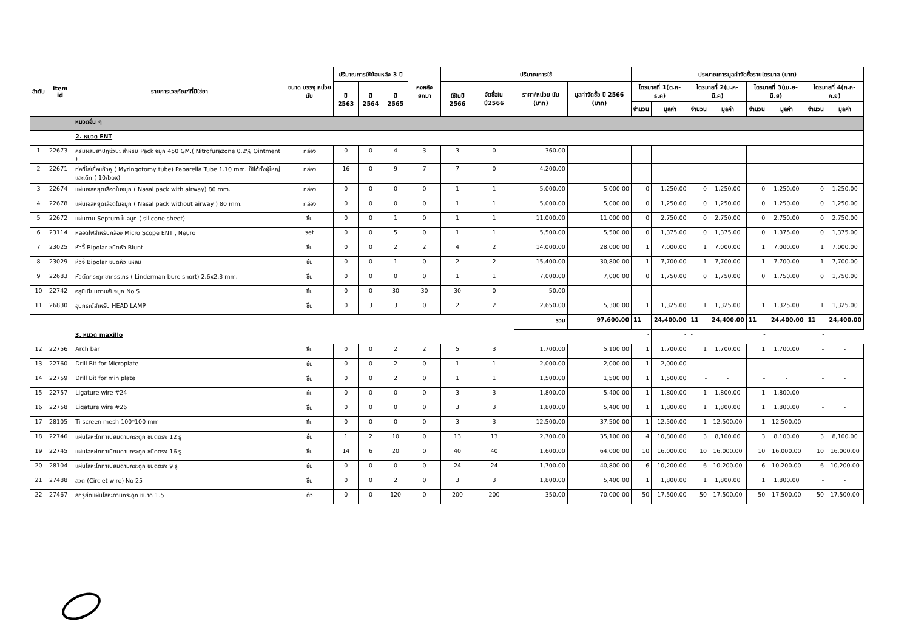| ลำดับ | Item id | รายการเวชภัณฑ์ที่มิใช่ยา | ขนาด บรรจุ หน่วยนับ | ปริมาณการใช้ย้อนหลัง 3 ปี | | | คงคลัง ยกมา | ปริมาณการใช้ | | | | ประมาณการมูลค่าจัดซื้อรายไตรมาส (บาท) | | | | | | | |
| --- | --- | --- | --- | --- | --- | --- | --- | --- | --- | --- | --- | --- | --- | --- | --- | --- | --- | --- | --- |
| | | | | ปี 2563 | ปี 2564 | ปี 2565 | | ใช้ในปี 2566 | จัดซื้อใน ปี2566 | ราคา/หน่วย นับ (บาท) | มูลค่าจัดซื้อ ปี 2566 (บาท) | ไตรมาสที่ 1(ต.ค-ธ.ค) | | ไตรมาสที่ 2(ม.ค-มี.ค) | | ไตรมาสที่ 3(เม.ย-มิ.ย) | | ไตรมาสที่ 4(ก.ค-ก.ย) | |
| | | | | | | | | | | | | จำนวน | มูลค่า | จำนวน | มูลค่า | จำนวน | มูลค่า | จำนวน | มูลค่า |
| | | หมวดอื่น ๆ | | | | | | | | | | | | | | | | | |
| | | 2. หมวด ENT | | | | | | | | | | | | | | | | | |
| 1 | 22673 | ครีมผสมยาปฏิชีวนะ สำหรับ Pack จมูก 450 GM.( Nitrofurazone 0.2% Ointment ) | กล่อง | 0 | 0 | 4 | 3 | 3 | 0 | 360.00 | - | - | - | - | - | - | - | - | - |
| 2 | 22671 | ท่อที่ใส่เยื่อแก้วหู ( Myringotomy tube) Paparella Tube 1.10 mm. ใช้ได้ทั้งผู้ใหญ่และเด็ก ( 10/box) | กล่อง | 16 | 0 | 9 | 7 | 7 | 0 | 4,200.00 | | - | - | - | - | - | - | - | - |
| 3 | 22674 | แผ่นเจลหยุดเลือดในจมูก ( Nasal pack with airway) 80 mm. | กล่อง | 0 | 0 | 0 | 0 | 1 | 1 | 5,000.00 | 5,000.00 | 0 | 1,250.00 | 0 | 1,250.00 | 0 | 1,250.00 | 0 | 1,250.00 |
| 4 | 22678 | แผ่นเจลหยุดเลือดในจมูก ( Nasal pack without airway ) 80 mm. | กล่อง | 0 | 0 | 0 | 0 | 1 | 1 | 5,000.00 | 5,000.00 | 0 | 1,250.00 | 0 | 1,250.00 | 0 | 1,250.00 | 0 | 1,250.00 |
| 5 | 22672 | แผ่นดาม Septum ในจมูก ( silicone sheet) | ชิ้น | 0 | 0 | 1 | 0 | 1 | 1 | 11,000.00 | 11,000.00 | 0 | 2,750.00 | 0 | 2,750.00 | 0 | 2,750.00 | 0 | 2,750.00 |
| 6 | 23114 | หลอดไฟสำหรับกล้อง Micro Scope ENT , Neuro | set | 0 | 0 | 5 | 0 | 1 | 1 | 5,500.00 | 5,500.00 | 0 | 1,375.00 | 0 | 1,375.00 | 0 | 1,375.00 | 0 | 1,375.00 |
| 7 | 23025 | หัวจี้ Bipolar ชนิดหัว Blunt | ชิ้น | 0 | 0 | 2 | 2 | 4 | 2 | 14,000.00 | 28,000.00 | 1 | 7,000.00 | 1 | 7,000.00 | 1 | 7,000.00 | 1 | 7,000.00 |
| 8 | 23029 | หัวจี้ Bipolar ชนิดหัว แหลม | ชิ้น | 0 | 0 | 1 | 0 | 2 | 2 | 15,400.00 | 30,800.00 | 1 | 7,700.00 | 1 | 7,700.00 | 1 | 7,700.00 | 1 | 7,700.00 |
| 9 | 22683 | หัวตัดกระดูกขากรรไกร ( Linderman bure short) 2.6x2.3 mm. | ชิ้น | 0 | 0 | 0 | 0 | 1 | 1 | 7,000.00 | 7,000.00 | 0 | 1,750.00 | 0 | 1,750.00 | 0 | 1,750.00 | 0 | 1,750.00 |
| 10 | 22742 | อลูมิเนียมดามสันจมูก No.S | ชิ้น | 0 | 0 | 30 | 30 | 30 | 0 | 50.00 | - | - | - | - | - | - | - | - | - |
| 11 | 26830 | อุปกรณ์สำหรับ HEAD LAMP | ชิ้น | 0 | 3 | 3 | 0 | 2 | 2 | 2,650.00 | 5,300.00 | 1 | 1,325.00 | 1 | 1,325.00 | 1 | 1,325.00 | 1 | 1,325.00 |
| | | | | | | | | | | รวม | 97,600.00 | 11 | 24,400.00 | 11 | 24,400.00 | 11 | 24,400.00 | 11 | 24,400.00 |
| | | 3. หมวด maxillo | | | | | | | | | | - | - | - | | - | | - | |
| 12 | 22756 | Arch bar | ชิ้น | 0 | 0 | 2 | 2 | 5 | 3 | 1,700.00 | 5,100.00 | 1 | 1,700.00 | 1 | 1,700.00 | 1 | 1,700.00 | - | - |
| 13 | 22760 | Drill Bit for Microplate | ชิ้น | 0 | 0 | 2 | 0 | 1 | 1 | 2,000.00 | 2,000.00 | 1 | 2,000.00 | - | - | - | - | - | - |
| 14 | 22759 | Drill Bit for miniplate | ชิ้น | 0 | 0 | 2 | 0 | 1 | 1 | 1,500.00 | 1,500.00 | 1 | 1,500.00 | - | - | - | - | - | - |
| 15 | 22757 | Ligature wire #24 | ชิ้น | 0 | 0 | 0 | 0 | 3 | 3 | 1,800.00 | 5,400.00 | 1 | 1,800.00 | 1 | 1,800.00 | 1 | 1,800.00 | - | - |
| 16 | 22758 | Ligature wire #26 | ชิ้น | 0 | 0 | 0 | 0 | 3 | 3 | 1,800.00 | 5,400.00 | 1 | 1,800.00 | 1 | 1,800.00 | 1 | 1,800.00 | - | - |
| 17 | 28105 | Ti screen mesh 100*100 mm | ชิ้น | 0 | 0 | 0 | 0 | 3 | 3 | 12,500.00 | 37,500.00 | 1 | 12,500.00 | 1 | 12,500.00 | 1 | 12,500.00 | - | - |
| 18 | 22746 | แผ่นโลหะไททาเนียมดามกระดูก ชนิดตรง 12 รู | ชิ้น | 1 | 2 | 10 | 0 | 13 | 13 | 2,700.00 | 35,100.00 | 4 | 10,800.00 | 3 | 8,100.00 | 3 | 8,100.00 | 3 | 8,100.00 |
| 19 | 22745 | แผ่นโลหะไททาเนียมดามกระดูก ชนิดตรง 16 รู | ชิ้น | 14 | 6 | 20 | 0 | 40 | 40 | 1,600.00 | 64,000.00 | 10 | 16,000.00 | 10 | 16,000.00 | 10 | 16,000.00 | 10 | 16,000.00 |
| 20 | 28104 | แผ่นโลหะไททาเนียมดามกระดูก ชนิดตรง 9 รู | ชิ้น | 0 | 0 | 0 | 0 | 24 | 24 | 1,700.00 | 40,800.00 | 6 | 10,200.00 | 6 | 10,200.00 | 6 | 10,200.00 | 6 | 10,200.00 |
| 21 | 27488 | ลวด (Circlet wire) No 25 | ชิ้น | 0 | 0 | 2 | 0 | 3 | 3 | 1,800.00 | 5,400.00 | 1 | 1,800.00 | 1 | 1,800.00 | 1 | 1,800.00 | - | - |
| 22 | 27467 | สกรูยึดแผ่นโลหะดามกระดูก ขนาด 1.5 | ตัว | 0 | 0 | 120 | 0 | 200 | 200 | 350.00 | 70,000.00 | 50 | 17,500.00 | 50 | 17,500.00 | 50 | 17,500.00 | 50 | 17,500.00 |